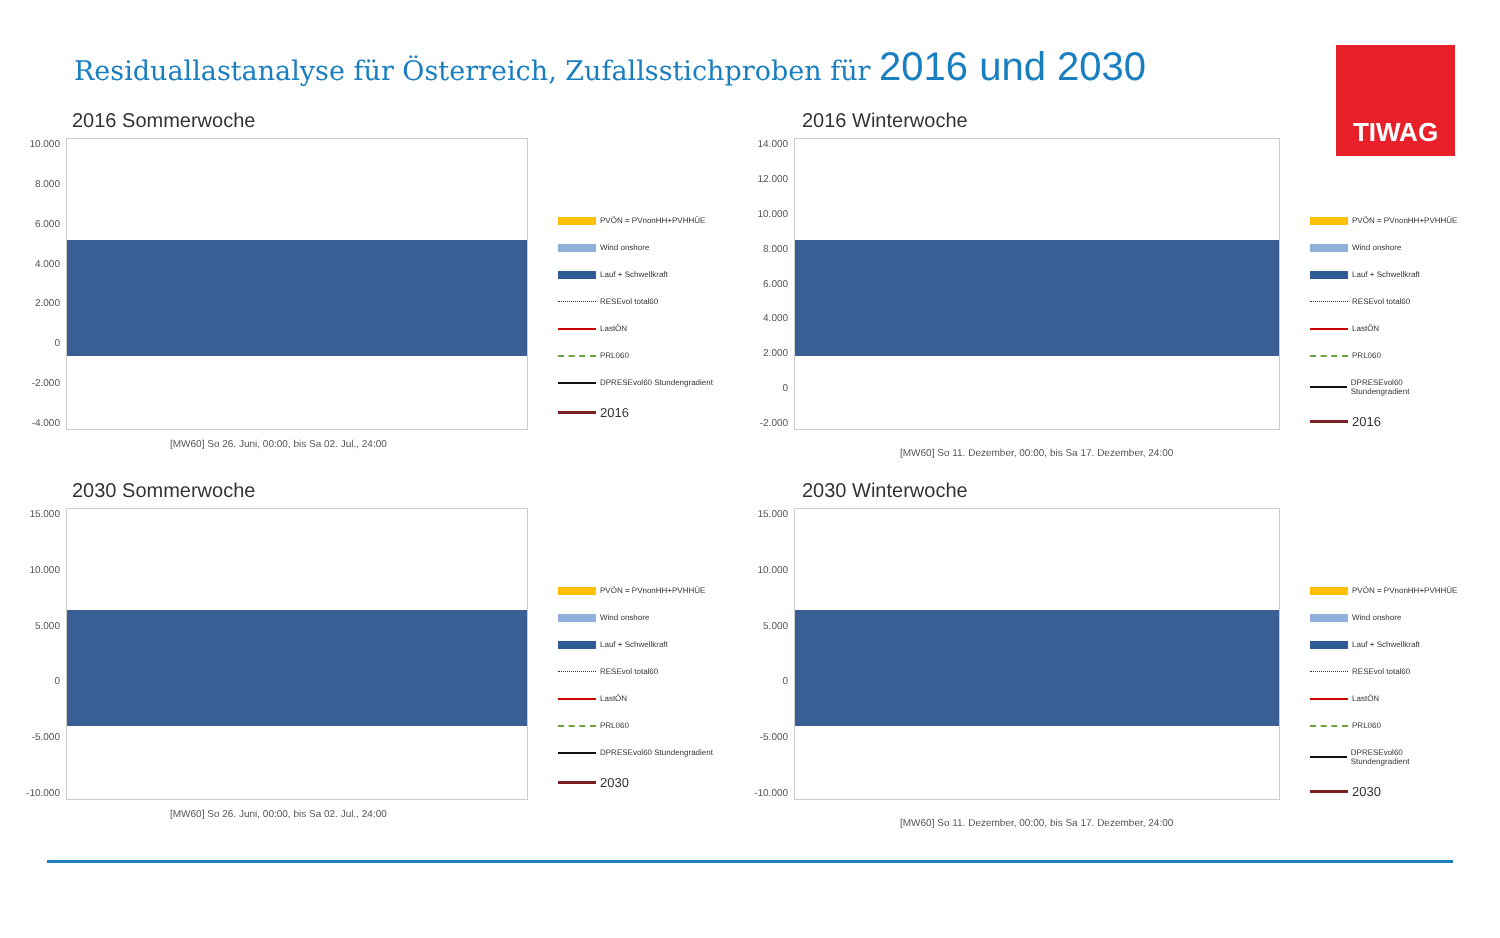Residuallastanalyse für Österreich, Zufallsstichproben für 2016 und 2030
TIWAG
2016 Sommerwoche
10.000
8.000
6.000
4.000
2.000
0
-2.000
-4.000
PVÖN = PVnonHH+PVHHÜE
Wind onshore
Lauf + Schwellkraft
RESEvol total60
LastÖN
PRL060
DPRESEvol60 Stundengradient
2016
[MW60] So 26. Juni, 00:00, bis Sa 02. Jul., 24:00
2016 Winterwoche
14.000
12.000
10.000
8.000
6.000
4.000
2.000
0
-2.000
PVÖN = PVnonHH+PVHHÜE
Wind onshore
Lauf + Schwellkraft
RESEvol total60
LastÖN
PRL060
DPRESEvol60 Stundengradient
2016
[MW60] So 11. Dezember, 00:00, bis Sa 17. Dezember, 24:00
2030 Sommerwoche
15.000
10.000
5.000
0
-5.000
-10.000
PVÖN = PVnonHH+PVHHÜE
Wind onshore
Lauf + Schwellkraft
RESEvol total60
LastÖN
PRL060
DPRESEvol60 Stundengradient
2030
[MW60] So 26. Juni, 00:00, bis Sa 02. Jul., 24:00
2030 Winterwoche
15.000
10.000
5.000
0
-5.000
-10.000
PVÖN = PVnonHH+PVHHÜE
Wind onshore
Lauf + Schwellkraft
RESEvol total60
LastÖN
PRL060
DPRESEvol60 Stundengradient
2030
[MW60] So 11. Dezember, 00:00, bis Sa 17. Dezember, 24:00